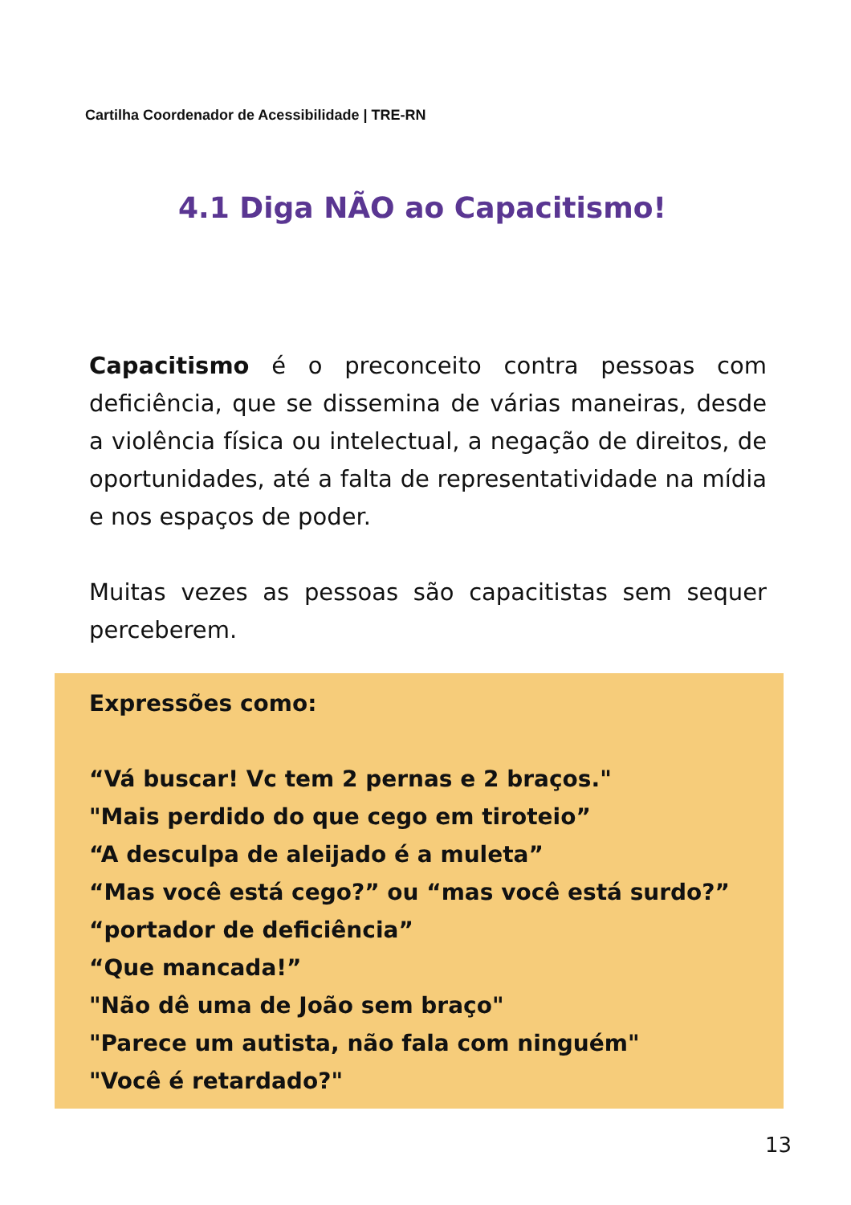Cartilha Coordenador de Acessibilidade | TRE-RN
4.1 Diga NÃO ao Capacitismo!
Capacitismo é o preconceito contra pessoas com deficiência, que se dissemina de várias maneiras, desde a violência física ou intelectual, a negação de direitos, de oportunidades, até a falta de representatividade na mídia e nos espaços de poder.
Muitas vezes as pessoas são capacitistas sem sequer perceberem.
Expressões como:
“Vá buscar! Vc tem 2 pernas e 2 braços."
"Mais perdido do que cego em tiroteio”
“A desculpa de aleijado é a muleta”
“Mas você está cego?” ou “mas você está surdo?”
“portador de deficiência”
“Que mancada!”
"Não dê uma de João sem braço"
"Parece um autista, não fala com ninguém"
"Você é retardado?"
13